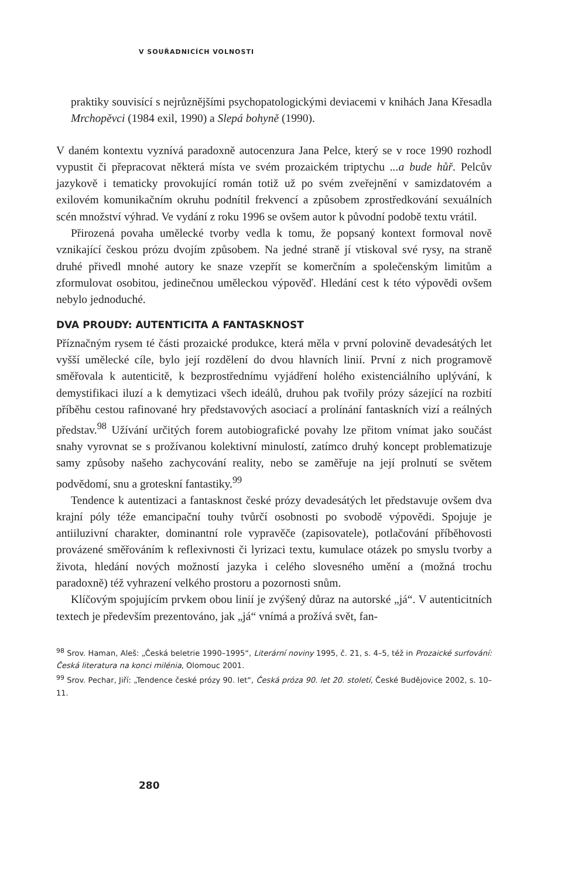V SOUŘADNICÍCH VOLNOSTI
praktiky souvisící s nejrůznějšími psychopatologickými deviacemi v knihách Jana Křesadla Mrchopěvci (1984 exil, 1990) a Slepá bohyně (1990).
V daném kontextu vyznívá paradoxně autocenzura Jana Pelce, který se v roce 1990 rozhodl vypustit či přepracovat některá místa ve svém prozaickém triptychu ...a bude hůř. Pelcův jazykově i tematicky provokující román totiž už po svém zveřejnění v samizdatovém a exilovém komunikačním okruhu podnítil frekvencí a způsobem zprostředkování sexuálních scén množství výhrad. Ve vydání z roku 1996 se ovšem autor k původní podobě textu vrátil.
Přirozená povaha umělecké tvorby vedla k tomu, že popsaný kontext formoval nově vznikající českou prózu dvojím způsobem. Na jedné straně jí vtiskoval své rysy, na straně druhé přivedl mnohé autory ke snaze vzepřít se komerčním a společenským limitům a zformulovat osobitou, jedinečnou uměleckou výpověď. Hledání cest k této výpovědi ovšem nebylo jednoduché.
DVA PROUDY: AUTENTICITA A FANTASKNOST
Příznačným rysem té části prozaické produkce, která měla v první polovině devadesátých let vyšší umělecké cíle, bylo její rozdělení do dvou hlavních linií. První z nich programově směřovala k autenticitě, k bezprostřednímu vyjádření holého existenciálního uplývání, k demystifikaci iluzí a k demytizaci všech ideálů, druhou pak tvořily prózy sázející na rozbití příběhu cestou rafinované hry představových asociací a prolínání fantaskních vizí a reálných představ.<sup>98</sup> Užívání určitých forem autobiografické povahy lze přitom vnímat jako součást snahy vyrovnat se s prožívanou kolektivní minulostí, zatímco druhý koncept problematizuje samy způsoby našeho zachycování reality, nebo se zaměřuje na její prolnutí se světem podvědomí, snu a groteskní fantastiky.<sup>99</sup>
Tendence k autentizaci a fantasknost české prózy devadesátých let představuje ovšem dva krajní póly téže emancipační touhy tvůrčí osobnosti po svobodě výpovědi. Spojuje je antiiluzivní charakter, dominantní role vypravěče (zapisovatele), potlačování příběhovosti provázené směřováním k reflexivnosti či lyrizaci textu, kumulace otázek po smyslu tvorby a života, hledání nových možností jazyka i celého slovesného umění a (možná trochu paradoxně) též vyhrazení velkého prostoru a pozornosti snům.
Klíčovým spojujícím prvkem obou linií je zvýšený důraz na autorské „já“. V autenticitních textech je především prezentováno, jak „já“ vnímá a prožívá svět, fan-
<sup>98</sup> Srov. Haman, Aleš: „Česká beletrie 1990–1995“, Literární noviny 1995, č. 21, s. 4–5, též in Prozaické surfování: Česká literatura na konci milénia, Olomouc 2001.
<sup>99</sup> Srov. Pechar, Jiří: „Tendence české prózy 90. let“, Česká próza 90. let 20. století, České Budějovice 2002, s. 10–11.
280